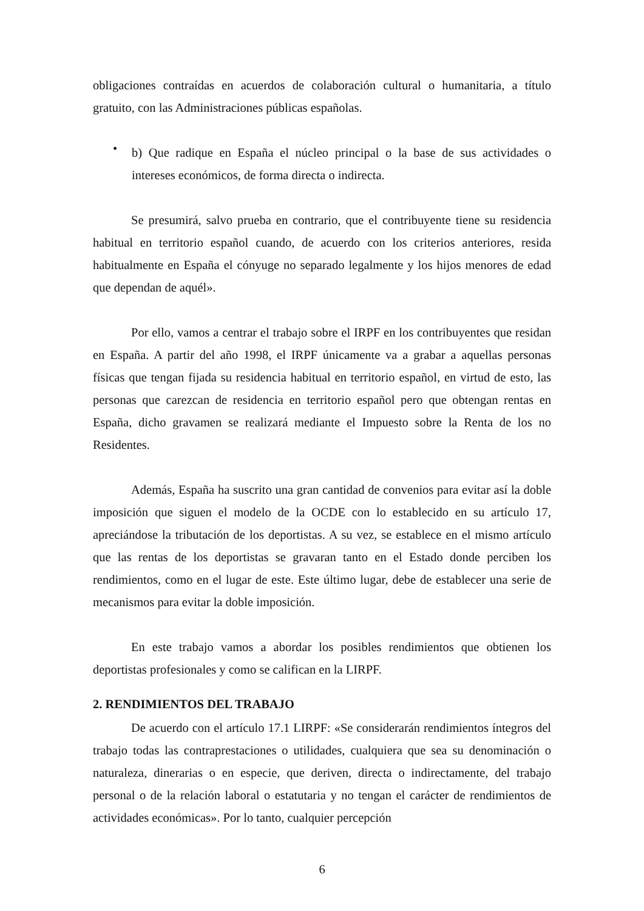obligaciones contraídas en acuerdos de colaboración cultural o humanitaria, a título gratuito, con las Administraciones públicas españolas.
•
b) Que radique en España el núcleo principal o la base de sus actividades o intereses económicos, de forma directa o indirecta.
Se presumirá, salvo prueba en contrario, que el contribuyente tiene su residencia habitual en territorio español cuando, de acuerdo con los criterios anteriores, resida habitualmente en España el cónyuge no separado legalmente y los hijos menores de edad que dependan de aquél».
Por ello, vamos a centrar el trabajo sobre el IRPF en los contribuyentes que residan en España. A partir del año 1998, el IRPF únicamente va a grabar a aquellas personas físicas que tengan fijada su residencia habitual en territorio español, en virtud de esto, las personas que carezcan de residencia en territorio español pero que obtengan rentas en España, dicho gravamen se realizará mediante el Impuesto sobre la Renta de los no Residentes.
Además, España ha suscrito una gran cantidad de convenios para evitar así la doble imposición que siguen el modelo de la OCDE con lo establecido en su artículo 17, apreciándose la tributación de los deportistas. A su vez, se establece en el mismo artículo que las rentas de los deportistas se gravaran tanto en el Estado donde perciben los rendimientos, como en el lugar de este. Este último lugar, debe de establecer una serie de mecanismos para evitar la doble imposición.
En este trabajo vamos a abordar los posibles rendimientos que obtienen los deportistas profesionales y como se califican en la LIRPF.
2. RENDIMIENTOS DEL TRABAJO
De acuerdo con el artículo 17.1 LIRPF: «Se considerarán rendimientos íntegros del trabajo todas las contraprestaciones o utilidades, cualquiera que sea su denominación o naturaleza, dinerarias o en especie, que deriven, directa o indirectamente, del trabajo personal o de la relación laboral o estatutaria y no tengan el carácter de rendimientos de actividades económicas». Por lo tanto, cualquier percepción
6